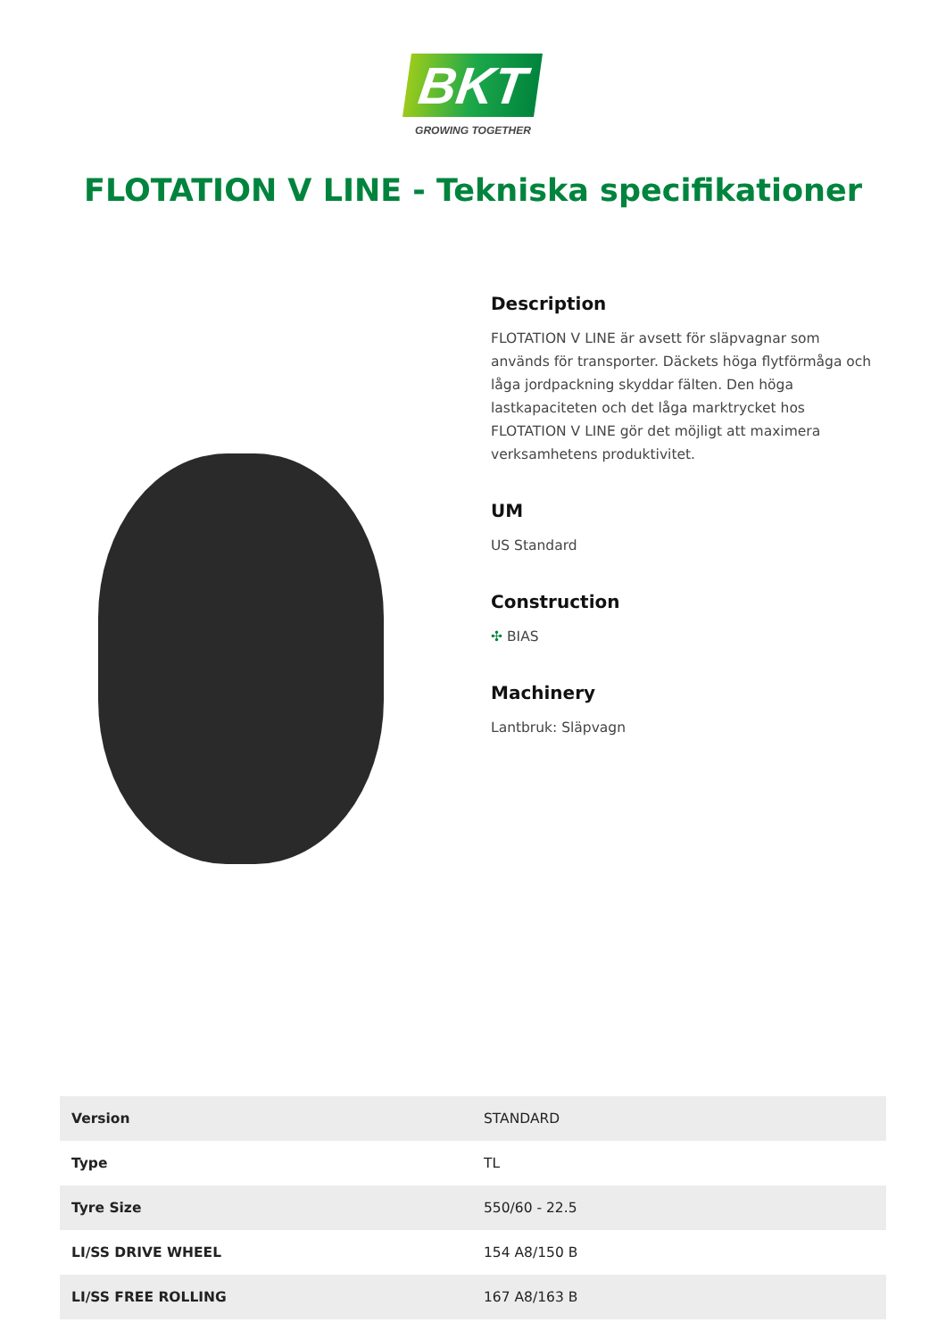BKT
GROWING TOGETHER
FLOTATION V LINE - Tekniska specifikationer
Description
FLOTATION V LINE är avsett för släpvagnar som används för transporter. Däckets höga flytförmåga och låga jordpackning skyddar fälten. Den höga lastkapaciteten och det låga marktrycket hos FLOTATION V LINE gör det möjligt att maximera verksamhetens produktivitet.
UM
US Standard
Construction
✣ BIAS
Machinery
Lantbruk: Släpvagn
| Version | STANDARD |
| Type | TL |
| Tyre Size | 550/60 - 22.5 |
| LI/SS DRIVE WHEEL | 154 A8/150 B |
| LI/SS FREE ROLLING | 167 A8/163 B |